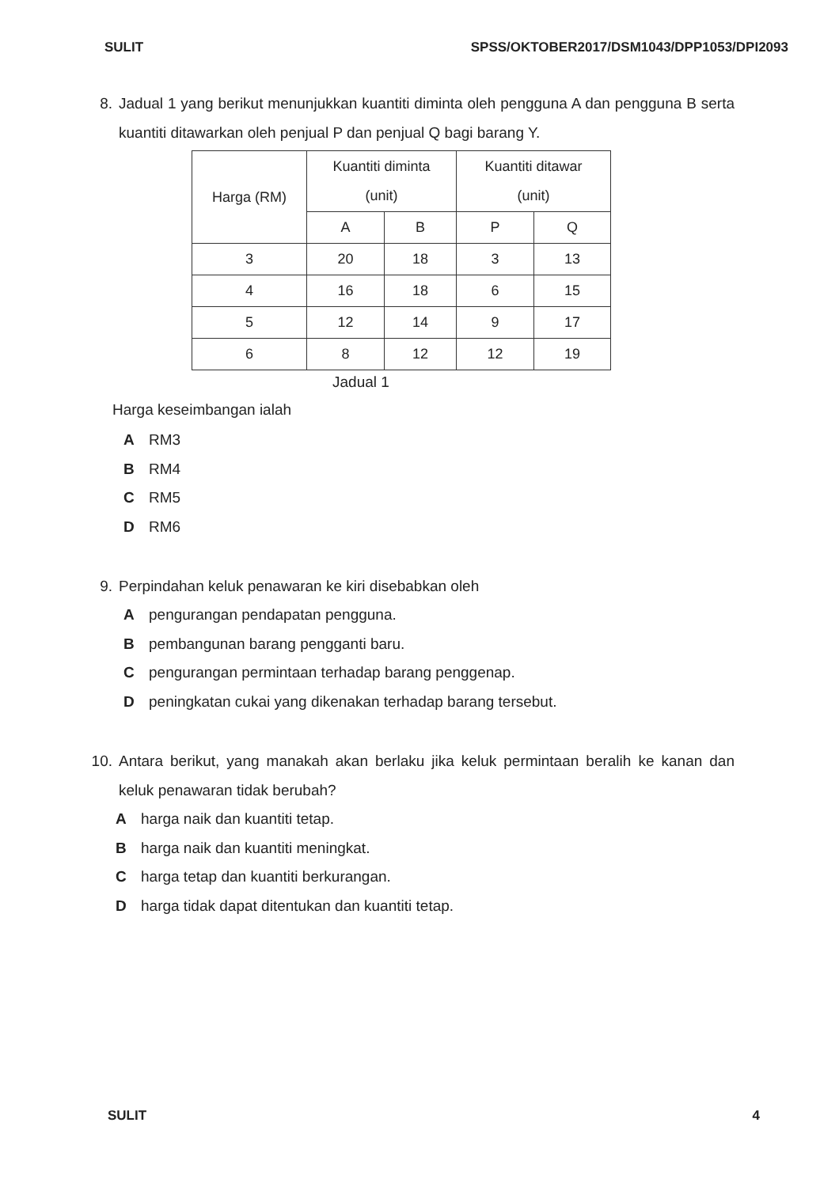SULIT SPSS/OKTOBER2017/DSM1043/DPP1053/DPI2093
8. Jadual 1 yang berikut menunjukkan kuantiti diminta oleh pengguna A dan pengguna B serta kuantiti ditawarkan oleh penjual P dan penjual Q bagi barang Y.
| Harga (RM) | Kuantiti diminta (unit) | | Kuantiti ditawar (unit) | |
| | A | B | P | Q |
| 3 | 20 | 18 | 3 | 13 |
| 4 | 16 | 18 | 6 | 15 |
| 5 | 12 | 14 | 9 | 17 |
| 6 | 8 | 12 | 12 | 19 |
Jadual 1
Harga keseimbangan ialah
A RM3
B RM4
C RM5
D RM6
9. Perpindahan keluk penawaran ke kiri disebabkan oleh
Apengurangan pendapatan pengguna.
Bpembangunan barang pengganti baru.
Cpengurangan permintaan terhadap barang penggenap.
Dpeningkatan cukai yang dikenakan terhadap barang tersebut.
10. Antara berikut, yang manakah akan berlaku jika keluk permintaan beralih ke kanan dan keluk penawaran tidak berubah?
Aharga naik dan kuantiti tetap.
Bharga naik dan kuantiti meningkat.
Charga tetap dan kuantiti berkurangan.
Dharga tidak dapat ditentukan dan kuantiti tetap.
SULIT 4